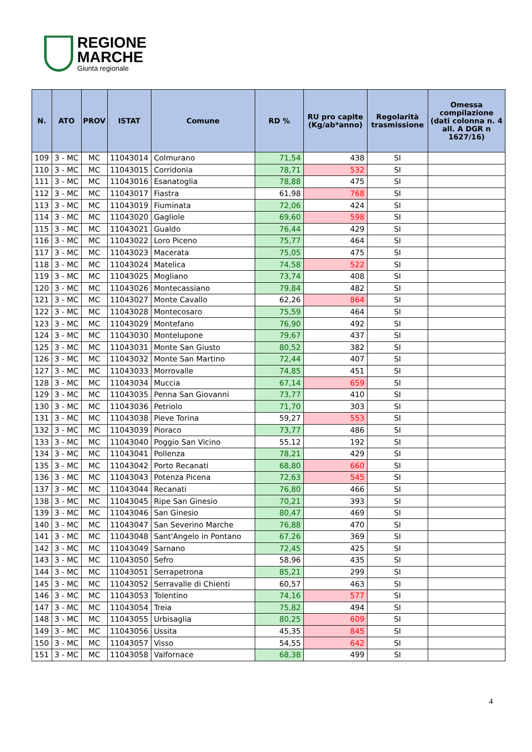REGIONE
MARCHE
Giunta regionale
| N. | ATO | PROV | ISTAT | Comune | RD % | RU pro capite (Kg/ab*anno) | Regolarità trasmissione | Omessa compilazione (dati colonna n. 4 all. A DGR n 1627/16) |
| --- | --- | --- | --- | --- | --- | --- | --- | --- |
| 109 | 3 - MC | MC | 11043014 | Colmurano | 71,54 | 438 | SI | |
| 110 | 3 - MC | MC | 11043015 | Corridonia | 78,71 | 532 | SI | |
| 111 | 3 - MC | MC | 11043016 | Esanatoglia | 78,88 | 475 | SI | |
| 112 | 3 - MC | MC | 11043017 | Fiastra | 61,98 | 768 | SI | |
| 113 | 3 - MC | MC | 11043019 | Fiuminata | 72,06 | 424 | SI | |
| 114 | 3 - MC | MC | 11043020 | Gagliole | 69,60 | 598 | SI | |
| 115 | 3 - MC | MC | 11043021 | Gualdo | 76,44 | 429 | SI | |
| 116 | 3 - MC | MC | 11043022 | Loro Piceno | 75,77 | 464 | SI | |
| 117 | 3 - MC | MC | 11043023 | Macerata | 75,05 | 475 | SI | |
| 118 | 3 - MC | MC | 11043024 | Matelica | 74,58 | 522 | SI | |
| 119 | 3 - MC | MC | 11043025 | Mogliano | 73,74 | 408 | SI | |
| 120 | 3 - MC | MC | 11043026 | Montecassiano | 79,84 | 482 | SI | |
| 121 | 3 - MC | MC | 11043027 | Monte Cavallo | 62,26 | 864 | SI | |
| 122 | 3 - MC | MC | 11043028 | Montecosaro | 75,59 | 464 | SI | |
| 123 | 3 - MC | MC | 11043029 | Montefano | 76,90 | 492 | SI | |
| 124 | 3 - MC | MC | 11043030 | Montelupone | 79,67 | 437 | SI | |
| 125 | 3 - MC | MC | 11043031 | Monte San Giusto | 80,52 | 382 | SI | |
| 126 | 3 - MC | MC | 11043032 | Monte San Martino | 72,44 | 407 | SI | |
| 127 | 3 - MC | MC | 11043033 | Morrovalle | 74,85 | 451 | SI | |
| 128 | 3 - MC | MC | 11043034 | Muccia | 67,14 | 659 | SI | |
| 129 | 3 - MC | MC | 11043035 | Penna San Giovanni | 73,77 | 410 | SI | |
| 130 | 3 - MC | MC | 11043036 | Petriolo | 71,70 | 303 | SI | |
| 131 | 3 - MC | MC | 11043038 | Pieve Torina | 59,27 | 553 | SI | |
| 132 | 3 - MC | MC | 11043039 | Pioraco | 73,77 | 486 | SI | |
| 133 | 3 - MC | MC | 11043040 | Poggio San Vicino | 55,12 | 192 | SI | |
| 134 | 3 - MC | MC | 11043041 | Pollenza | 78,21 | 429 | SI | |
| 135 | 3 - MC | MC | 11043042 | Porto Recanati | 68,80 | 660 | SI | |
| 136 | 3 - MC | MC | 11043043 | Potenza Picena | 72,63 | 545 | SI | |
| 137 | 3 - MC | MC | 11043044 | Recanati | 76,80 | 466 | SI | |
| 138 | 3 - MC | MC | 11043045 | Ripe San Ginesio | 70,21 | 393 | SI | |
| 139 | 3 - MC | MC | 11043046 | San Ginesio | 80,47 | 469 | SI | |
| 140 | 3 - MC | MC | 11043047 | San Severino Marche | 76,88 | 470 | SI | |
| 141 | 3 - MC | MC | 11043048 | Sant'Angelo in Pontano | 67,26 | 369 | SI | |
| 142 | 3 - MC | MC | 11043049 | Sarnano | 72,45 | 425 | SI | |
| 143 | 3 - MC | MC | 11043050 | Sefro | 58,96 | 435 | SI | |
| 144 | 3 - MC | MC | 11043051 | Serrapetrona | 85,21 | 299 | SI | |
| 145 | 3 - MC | MC | 11043052 | Serravalle di Chienti | 60,57 | 463 | SI | |
| 146 | 3 - MC | MC | 11043053 | Tolentino | 74,16 | 577 | SI | |
| 147 | 3 - MC | MC | 11043054 | Treia | 75,82 | 494 | SI | |
| 148 | 3 - MC | MC | 11043055 | Urbisaglia | 80,25 | 609 | SI | |
| 149 | 3 - MC | MC | 11043056 | Ussita | 45,35 | 845 | SI | |
| 150 | 3 - MC | MC | 11043057 | Visso | 54,55 | 642 | SI | |
| 151 | 3 - MC | MC | 11043058 | Valfornace | 68,38 | 499 | SI | |
4